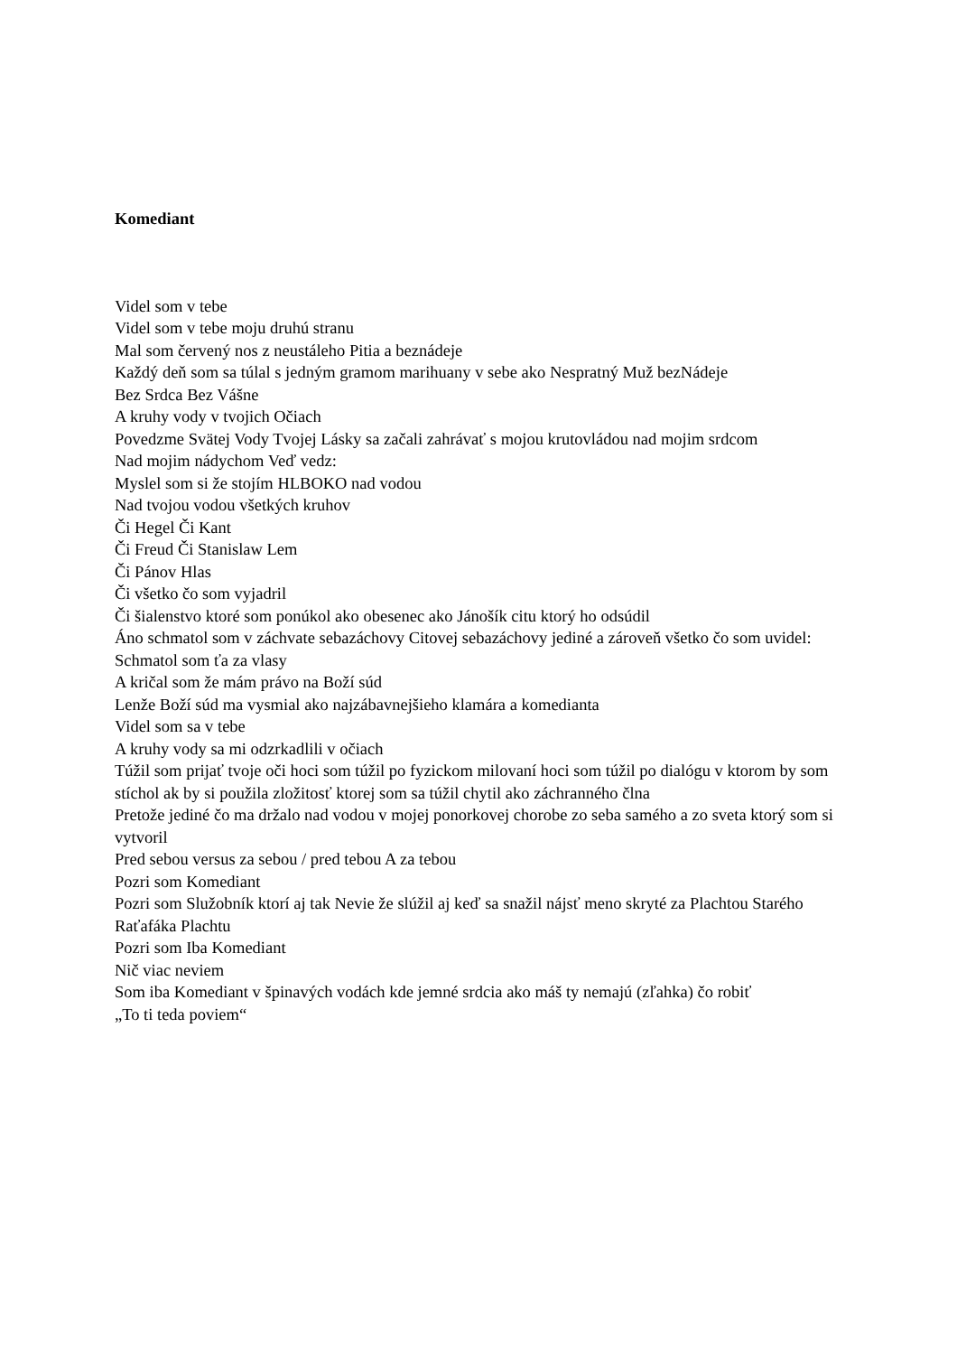Komediant
Videl som v tebe
Videl som v tebe moju druhú stranu
Mal som červený nos z neustáleho Pitia a beznádeje
Každý deň som sa túlal s jedným gramom marihuany v sebe ako Nespratný Muž bezNádeje
Bez Srdca Bez Vášne
A kruhy vody v tvojich Očiach
Povedzme Svätej Vody Tvojej Lásky sa začali zahrávať s mojou krutovládou nad mojim srdcom
Nad mojim nádychom Veď vedz:
Myslel som si že stojím HLBOKO nad vodou
Nad tvojou vodou všetkých kruhov
Či Hegel Či Kant
Či Freud Či Stanislaw Lem
Či Pánov Hlas
Či všetko čo som vyjadril
Či šialenstvo ktoré som ponúkol ako obesenec ako Jánošík citu ktorý ho odsúdil
Áno schmatol som v záchvate sebazáchovy Citovej sebazáchovy jediné a zároveň všetko čo som uvidel:
Schmatol som ťa za vlasy
A kričal som že mám právo na Boží súd
Lenže Boží súd ma vysmial ako najzábavnejšieho klamára a komedianta
Videl som sa v tebe
A kruhy vody sa mi odzrkadlili v očiach
Túžil som prijať tvoje oči hoci som túžil po fyzickom milovaní hoci som túžil po dialógu v ktorom by som stíchol ak by si použila zložitosť ktorej som sa túžil chytil ako záchranného člna
Pretože jediné čo ma držalo nad vodou v mojej ponorkovej chorobe zo seba samého a zo sveta ktorý som si vytvoril
Pred sebou versus za sebou / pred tebou A za tebou
Pozri som Komediant
Pozri som Služobník ktorí aj tak Nevie že slúžil aj keď sa snažil nájsť meno skryté za Plachtou Starého Raťafáka Plachtu
Pozri som Iba Komediant
Nič viac neviem
Som iba Komediant v špinavých vodách kde jemné srdcia ako máš ty nemajú (zľahka) čo robiť
„To ti teda poviem“